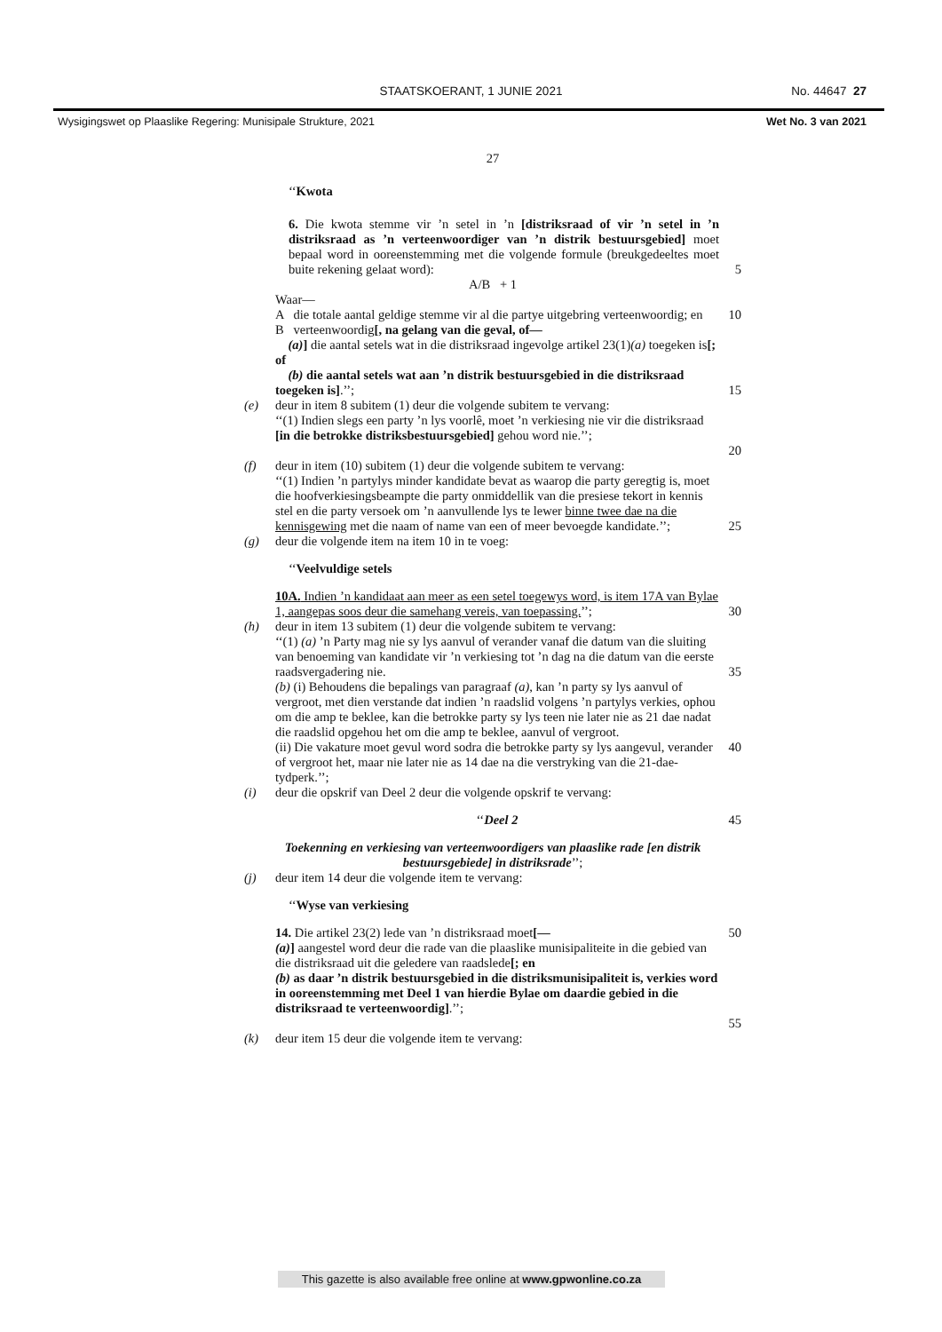STAATSKOERANT, 1 JUNIE 2021 No. 44647 27
Wysigingswet op Plaaslike Regering: Munisipale Strukture, 2021
Wet No. 3 van 2021
27
‘‘Kwota
6. Die kwota stemme vir ’n setel in ’n [distriksraad of vir ’n setel in ’n distriksraad as ’n verteenwoordiger van ’n distrik bestuursgebied] moet bepaal word in ooreenstemming met die volgende formule (breukgedeeltes moet buite rekening gelaat word):
5
A/B + 1
Waar—
A die totale aantal geldige stemme vir al die partye uitgebring verteenwoordig; en
B verteenwoordig[, na gelang van die geval, of—
(a)] die aantal setels wat in die distriksraad ingevolge artikel 23(1)(a) toegeken is[; of
(b) die aantal setels wat aan ’n distrik bestuursgebied in die distriksraad toegeken is].’’;
10
15
(e) deur in item 8 subitem (1) deur die volgende subitem te vervang:
‘‘(1) Indien slegs een party ’n lys voorlê, moet ’n verkiesing nie vir die distriksraad [in die betrokke distriksbestuursgebied] gehou word nie.’’;
20
(f) deur in item (10) subitem (1) deur die volgende subitem te vervang:
‘‘(1) Indien ’n partylys minder kandidate bevat as waarop die party geregtig is, moet die hoofverkiesingsbeampte die party onmiddellik van die presiese tekort in kennis stel en die party versoek om ’n aanvullende lys te lewer binne twee dae na die kennisgewing met die naam of name van een of meer bevoegde kandidate.’’;
25
(g) deur die volgende item na item 10 in te voeg:
‘‘Veelvuldige setels
10A. Indien ’n kandidaat aan meer as een setel toegewys word, is item 17A van Bylae 1, aangepas soos deur die samehang vereis, van toepassing.’’;
30
(h) deur in item 13 subitem (1) deur die volgende subitem te vervang:
‘‘(1) (a) ’n Party mag nie sy lys aanvul of verander vanaf die datum van die sluiting van benoeming van kandidate vir ’n verkiesing tot ’n dag na die datum van die eerste raadsvergadering nie.
(b) (i) Behoudens die bepalings van paragraaf (a), kan ’n party sy lys aanvul of vergroot, met dien verstande dat indien ’n raadslid volgens ’n partylys verkies, ophou om die amp te beklee, kan die betrokke party sy lys teen nie later nie as 21 dae nadat die raadslid opgehou het om die amp te beklee, aanvul of vergroot.
(ii) Die vakature moet gevul word sodra die betrokke party sy lys aangevul, verander of vergroot het, maar nie later nie as 14 dae na die verstryking van die 21-dae-tydperk.’’;
35
40
(i) deur die opskrif van Deel 2 deur die volgende opskrif te vervang:
‘‘Deel 2 45
Toekenning en verkiesing van verteenwoordigers van plaaslike rade [en distrik bestuursgebiede] in distriksrade’’;
(j) deur item 14 deur die volgende item te vervang:
‘‘Wyse van verkiesing
14. Die artikel 23(2) lede van ’n distriksraad moet[—
(a)] aangestel word deur die rade van die plaaslike munisipaliteite in die gebied van die distriksraad uit die geledere van raadslede[; en
(b) as daar ’n distrik bestuursgebied in die distriksmunisipaliteit is, verkies word in ooreenstemming met Deel 1 van hierdie Bylae om daardie gebied in die distriksraad te verteenwoordig].’’; 50
55
(k) deur item 15 deur die volgende item te vervang:
This gazette is also available free online at www.gpwonline.co.za